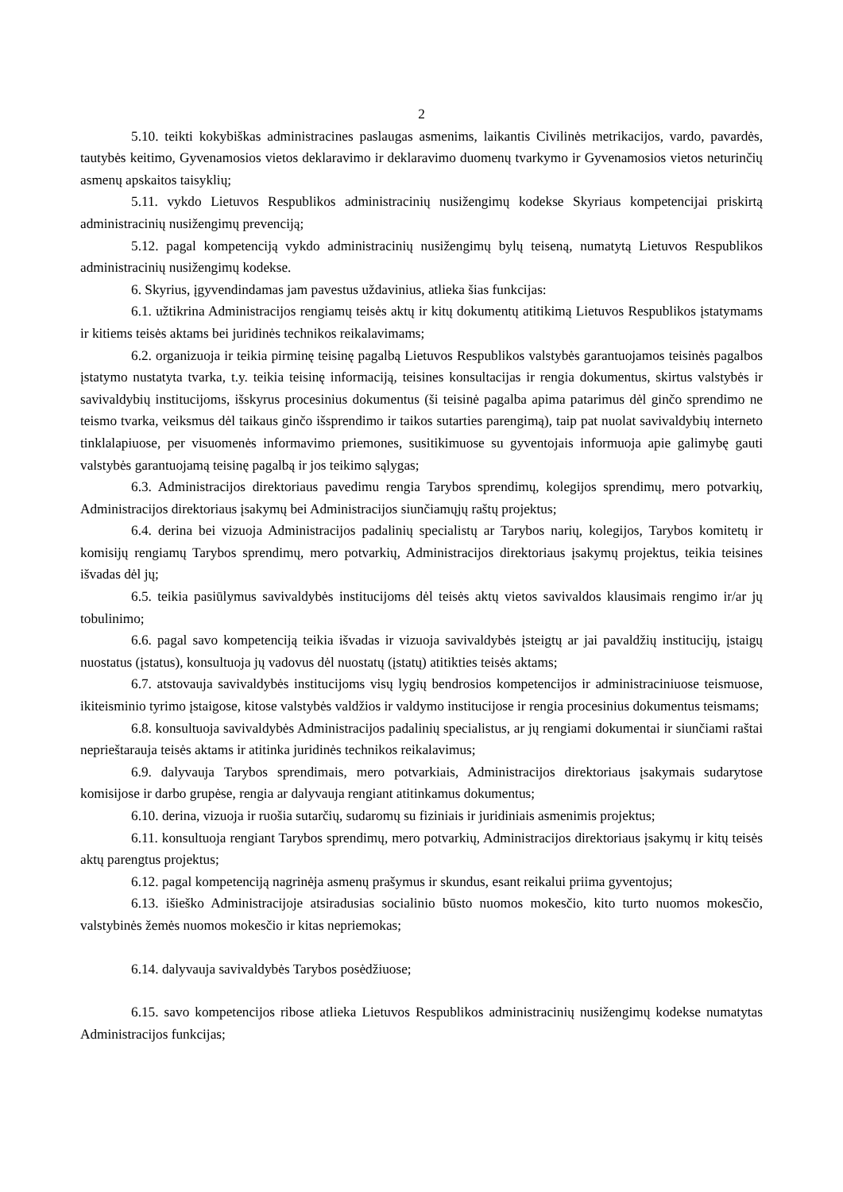2
5.10. teikti kokybiškas administracines paslaugas asmenims, laikantis Civilinės metrikacijos, vardo, pavardės, tautybės keitimo, Gyvenamosios vietos deklaravimo ir deklaravimo duomenų tvarkymo ir Gyvenamosios vietos neturinčių asmenų apskaitos taisyklių;
5.11. vykdo Lietuvos Respublikos administracinių nusižengimų kodekse Skyriaus kompetencijai priskirtą administracinių nusižengimų prevenciją;
5.12. pagal kompetenciją vykdo administracinių nusižengimų bylų teiseną, numatytą Lietuvos Respublikos administracinių nusižengimų kodekse.
6. Skyrius, įgyvendindamas jam pavestus uždavinius, atlieka šias funkcijas:
6.1. užtikrina Administracijos rengiamų teisės aktų ir kitų dokumentų atitikimą Lietuvos Respublikos įstatymams ir kitiems teisės aktams bei juridinės technikos reikalavimams;
6.2. organizuoja ir teikia pirminę teisinę pagalbą Lietuvos Respublikos valstybės garantuojamos teisinės pagalbos įstatymo nustatyta tvarka, t.y. teikia teisinę informaciją, teisines konsultacijas ir rengia dokumentus, skirtus valstybės ir savivaldybių institucijoms, išskyrus procesinius dokumentus (ši teisinė pagalba apima patarimus dėl ginčo sprendimo ne teismo tvarka, veiksmus dėl taikaus ginčo išsprendimo ir taikos sutarties parengimą), taip pat nuolat savivaldybių interneto tinklalapiuose, per visuomenės informavimo priemones, susitikimuose su gyventojais informuoja apie galimybę gauti valstybės garantuojamą teisinę pagalbą ir jos teikimo sąlygas;
6.3. Administracijos direktoriaus pavedimu rengia Tarybos sprendimų, kolegijos sprendimų, mero potvarkių, Administracijos direktoriaus įsakymų bei Administracijos siunčiamųjų raštų projektus;
6.4. derina bei vizuoja Administracijos padalinių specialistų ar Tarybos narių, kolegijos, Tarybos komitetų ir komisijų rengiamų Tarybos sprendimų, mero potvarkių, Administracijos direktoriaus įsakymų projektus, teikia teisines išvadas dėl jų;
6.5. teikia pasiūlymus savivaldybės institucijoms dėl teisės aktų vietos savivaldos klausimais rengimo ir/ar jų tobulinimo;
6.6. pagal savo kompetenciją teikia išvadas ir vizuoja savivaldybės įsteigtų ar jai pavaldžių institucijų, įstaigų nuostatus (įstatus), konsultuoja jų vadovus dėl nuostatų (įstatų) atitikties teisės aktams;
6.7. atstovauja savivaldybės institucijoms visų lygių bendrosios kompetencijos ir administraciniuose teismuose, ikiteisminio tyrimo įstaigose, kitose valstybės valdžios ir valdymo institucijose ir rengia procesinius dokumentus teismams;
6.8. konsultuoja savivaldybės Administracijos padalinių specialistus, ar jų rengiami dokumentai ir siunčiami raštai neprieštarauja teisės aktams ir atitinka juridinės technikos reikalavimus;
6.9. dalyvauja Tarybos sprendimais, mero potvarkiais, Administracijos direktoriaus įsakymais sudarytose komisijose ir darbo grupėse, rengia ar dalyvauja rengiant atitinkamus dokumentus;
6.10. derina, vizuoja ir ruošia sutarčių, sudaromų su fiziniais ir juridiniais asmenimis projektus;
6.11. konsultuoja rengiant Tarybos sprendimų, mero potvarkių, Administracijos direktoriaus įsakymų ir kitų teisės aktų parengtus projektus;
6.12. pagal kompetenciją nagrinėja asmenų prašymus ir skundus, esant reikalui priima gyventojus;
6.13. išieško Administracijoje atsiradusias socialinio būsto nuomos mokesčio, kito turto nuomos mokesčio, valstybinės žemės nuomos mokesčio ir kitas nepriemokas;
6.14. dalyvauja savivaldybės Tarybos posėdžiuose;
6.15. savo kompetencijos ribose atlieka Lietuvos Respublikos administracinių nusižengimų kodekse numatytas Administracijos funkcijas;